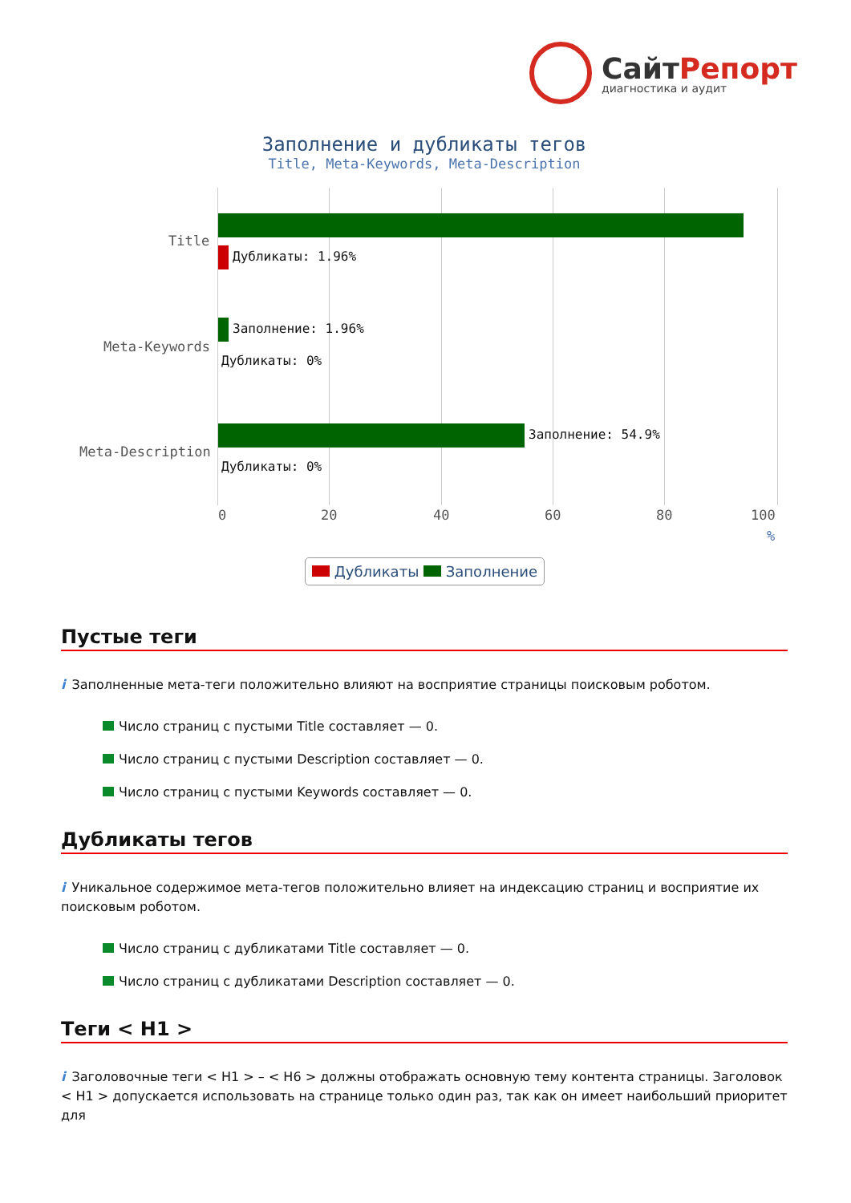СайтРепорт
диагностика и аудит
Заполнение и дубликаты тегов
Title, Meta-Keywords, Meta-Description
Title
Meta-Keywords
Meta-Description
Дубликаты: 1.96%
Заполнение: 1.96%
Дубликаты: 0%
Заполнение: 54.9%
Дубликаты: 0%
0 20 40 60 80 100
%
Дубликаты Заполнение
Пустые теги
i Заполненные мета-теги положительно влияют на восприятие страницы поисковым роботом.
Число страниц с пустыми Title составляет — 0.
Число страниц с пустыми Description составляет — 0.
Число страниц с пустыми Keywords составляет — 0.
Дубликаты тегов
i Уникальное содержимое мета-тегов положительно влияет на индексацию страниц и восприятие их поисковым роботом.
Число страниц с дубликатами Title составляет — 0.
Число страниц с дубликатами Description составляет — 0.
Теги < H1 >
i Заголовочные теги < H1 > – < H6 > должны отображать основную тему контента страницы. Заголовок < H1 > допускается использовать на странице только один раз, так как он имеет наибольший приоритет для